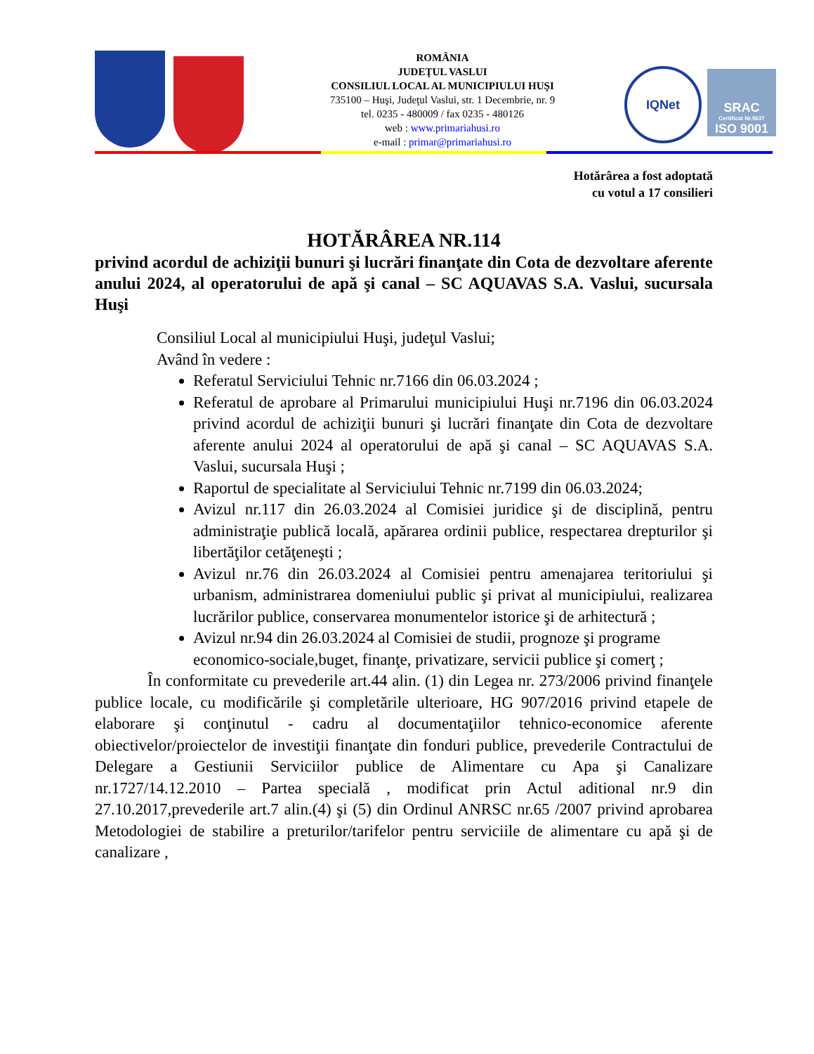ROMÂNIA
JUDEŢUL VASLUI
CONSILIUL LOCAL AL MUNICIPIULUI HUŞI
735100 – Huşi, Judeţul Vaslui, str. 1 Decembrie, nr. 9
tel. 0235 - 480009 / fax 0235 - 480126
web : www.primariahusi.ro
e-mail : primar@primariahusi.ro
IQNet
SRAC
Certificat Nr.5637
ISO 9001
Hotărârea a fost adoptată
cu votul a 17 consilieri
HOTĂRÂREA NR.114
privind acordul de achiziţii bunuri şi lucrări finanţate din Cota de dezvoltare aferente anului 2024, al operatorului de apă şi canal – SC AQUAVAS S.A. Vaslui, sucursala Huşi
Consiliul Local al municipiului Huşi, judeţul Vaslui;
Având în vedere :
Referatul Serviciului Tehnic nr.7166 din 06.03.2024 ;
Referatul de aprobare al Primarului municipiului Huşi nr.7196 din 06.03.2024 privind acordul de achiziţii bunuri şi lucrări finanţate din Cota de dezvoltare aferente anului 2024 al operatorului de apă şi canal – SC AQUAVAS S.A. Vaslui, sucursala Huşi ;
Raportul de specialitate al Serviciului Tehnic nr.7199 din 06.03.2024;
Avizul nr.117 din 26.03.2024 al Comisiei juridice şi de disciplină, pentru administraţie publică locală, apărarea ordinii publice, respectarea drepturilor şi libertăţilor cetăţeneşti ;
Avizul nr.76 din 26.03.2024 al Comisiei pentru amenajarea teritoriului şi urbanism, administrarea domeniului public şi privat al municipiului, realizarea lucrărilor publice, conservarea monumentelor istorice şi de arhitectură ;
Avizul nr.94 din 26.03.2024 al Comisiei de studii, prognoze şi programe economico-sociale,buget, finanţe, privatizare, servicii publice şi comerţ ;
În conformitate cu prevederile art.44 alin. (1) din Legea nr. 273/2006 privind finanţele publice locale, cu modificările şi completările ulterioare, HG 907/2016 privind etapele de elaborare şi conţinutul - cadru al documentaţiilor tehnico-economice aferente obiectivelor/proiectelor de investiţii finanţate din fonduri publice, prevederile Contractului de Delegare a Gestiunii Serviciilor publice de Alimentare cu Apa şi Canalizare nr.1727/14.12.2010 – Partea specială , modificat prin Actul aditional nr.9 din 27.10.2017,prevederile art.7 alin.(4) şi (5) din Ordinul ANRSC nr.65 /2007 privind aprobarea Metodologiei de stabilire a preturilor/tarifelor pentru serviciile de alimentare cu apă şi de canalizare ,